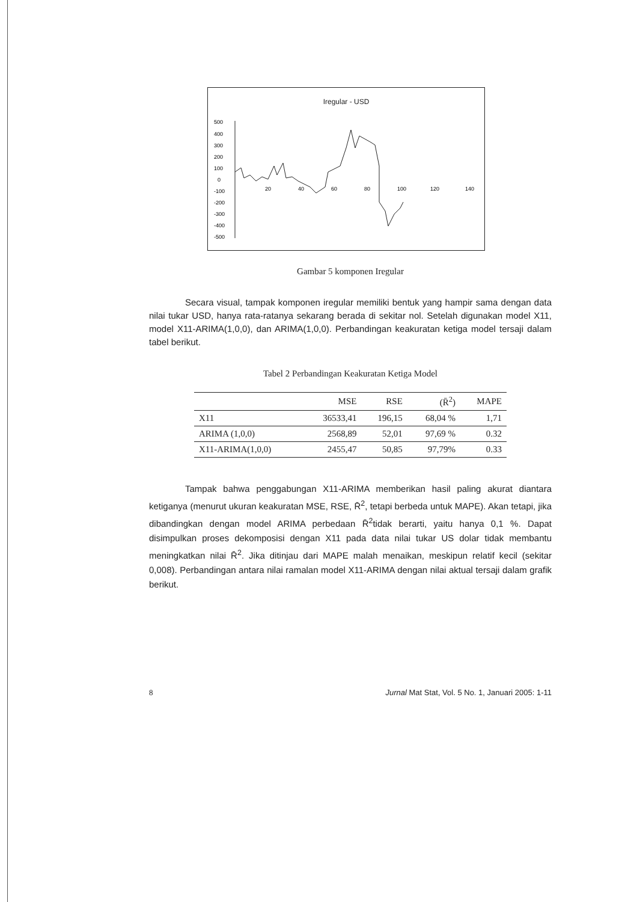Iregular - USD
500
400
300
200
100
0
-100
-200
-300
-400
-500
20
40
60
80
100
120
140
Gambar 5 komponen Iregular
Secara visual, tampak komponen iregular memiliki bentuk yang hampir sama dengan data nilai tukar USD, hanya rata-ratanya sekarang berada di sekitar nol. Setelah digunakan model X11, model X11-ARIMA(1,0,0), dan ARIMA(1,0,0). Perbandingan keakuratan ketiga model tersaji dalam tabel berikut.
Tabel 2 Perbandingan Keakuratan Ketiga Model
| | MSE | RSE | (R̄<sup>2</sup>) | MAPE |
| --- | --- | --- | --- | --- |
| X11 | 36533,41 | 196,15 | 68,04 % | 1,71 |
| ARIMA (1,0,0) | 2568,89 | 52,01 | 97,69 % | 0.32 |
| X11-ARIMA(1,0,0) | 2455,47 | 50,85 | 97,79% | 0.33 |
Tampak bahwa penggabungan X11-ARIMA memberikan hasil paling akurat diantara ketiganya (menurut ukuran keakuratan MSE, RSE, R̄<sup>2</sup>, tetapi berbeda untuk MAPE). Akan tetapi, jika dibandingkan dengan model ARIMA perbedaan R̄<sup>2</sup>tidak berarti, yaitu hanya 0,1 %. Dapat disimpulkan proses dekomposisi dengan X11 pada data nilai tukar US dolar tidak membantu meningkatkan nilai R̄<sup>2</sup>. Jika ditinjau dari MAPE malah menaikan, meskipun relatif kecil (sekitar 0,008). Perbandingan antara nilai ramalan model X11-ARIMA dengan nilai aktual tersaji dalam grafik berikut.
8 Jurnal Mat Stat, Vol. 5 No. 1, Januari 2005: 1-11